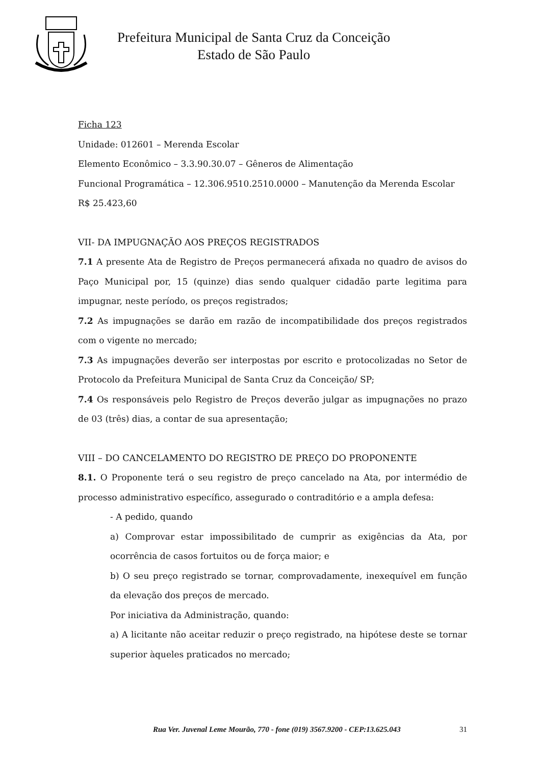Prefeitura Municipal de Santa Cruz da Conceição
Estado de São Paulo
Ficha 123
Unidade: 012601 – Merenda Escolar
Elemento Econômico – 3.3.90.30.07 – Gêneros de Alimentação
Funcional Programática – 12.306.9510.2510.0000 – Manutenção da Merenda Escolar
R$ 25.423,60
VII- DA IMPUGNAÇÃO AOS PREÇOS REGISTRADOS
7.1 A presente Ata de Registro de Preços permanecerá afixada no quadro de avisos do Paço Municipal por, 15 (quinze) dias sendo qualquer cidadão parte legitima para impugnar, neste período, os preços registrados;
7.2 As impugnações se darão em razão de incompatibilidade dos preços registrados com o vigente no mercado;
7.3 As impugnações deverão ser interpostas por escrito e protocolizadas no Setor de Protocolo da Prefeitura Municipal de Santa Cruz da Conceição/ SP;
7.4 Os responsáveis pelo Registro de Preços deverão julgar as impugnações no prazo de 03 (três) dias, a contar de sua apresentação;
VIII – DO CANCELAMENTO DO REGISTRO DE PREÇO DO PROPONENTE
8.1. O Proponente terá o seu registro de preço cancelado na Ata, por intermédio de processo administrativo específico, assegurado o contraditório e a ampla defesa:
- A pedido, quando
a) Comprovar estar impossibilitado de cumprir as exigências da Ata, por ocorrência de casos fortuitos ou de força maior; e
b) O seu preço registrado se tornar, comprovadamente, inexequível em função da elevação dos preços de mercado.
Por iniciativa da Administração, quando:
a) A licitante não aceitar reduzir o preço registrado, na hipótese deste se tornar superior àqueles praticados no mercado;
Rua Ver. Juvenal Leme Mourão, 770 - fone (019) 3567.9200 - CEP:13.625.043 31